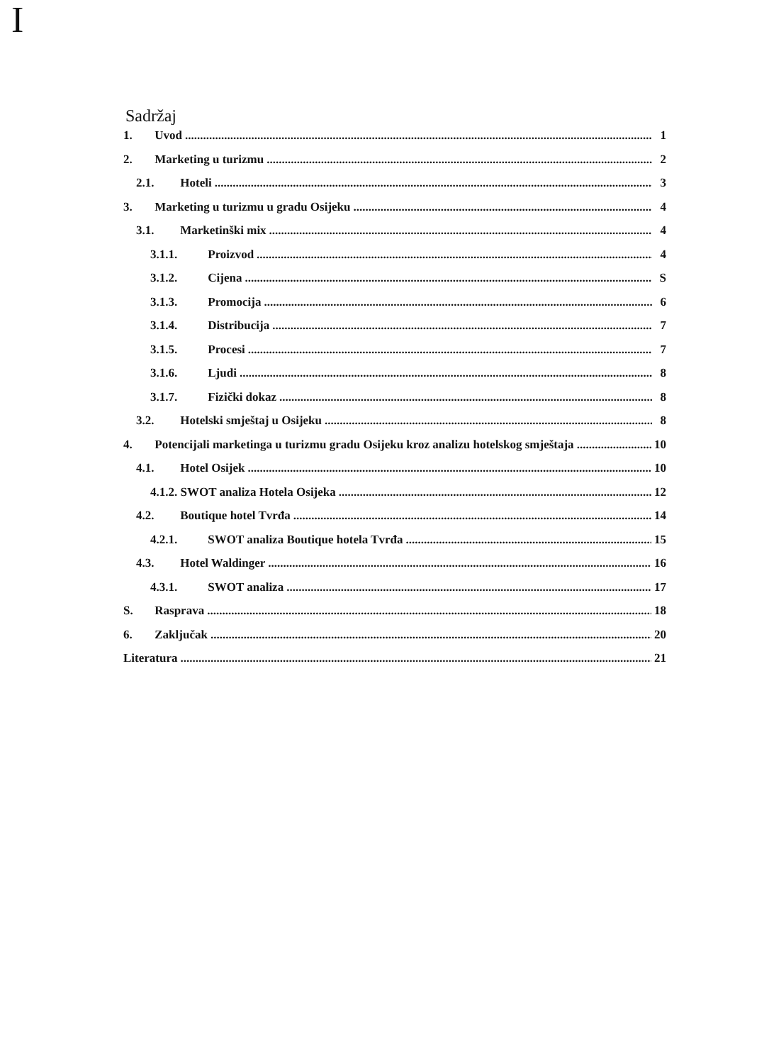I
Sadržaj
1. Uvod 1
2. Marketing u turizmu 2
2.1. Hoteli 3
3. Marketing u turizmu u gradu Osijeku 4
3.1. Marketinški mix 4
3.1.1. Proizvod 4
3.1.2. Cijena S
3.1.3. Promocija 6
3.1.4. Distribucija 7
3.1.5. Procesi 7
3.1.6. Ljudi 8
3.1.7. Fizički dokaz 8
3.2. Hotelski smještaj u Osijeku 8
4. Potencijali marketinga u turizmu gradu Osijeku kroz analizu hotelskog smještaja 10
4.1. Hotel Osijek 10
4.1.2. SWOT analiza Hotela Osijeka 12
4.2. Boutique hotel Tvrđa 14
4.2.1. SWOT analiza Boutique hotela Tvrđa 15
4.3. Hotel Waldinger 16
4.3.1. SWOT analiza 17
S. Rasprava 18
6. Zaključak 20
Literatura 21